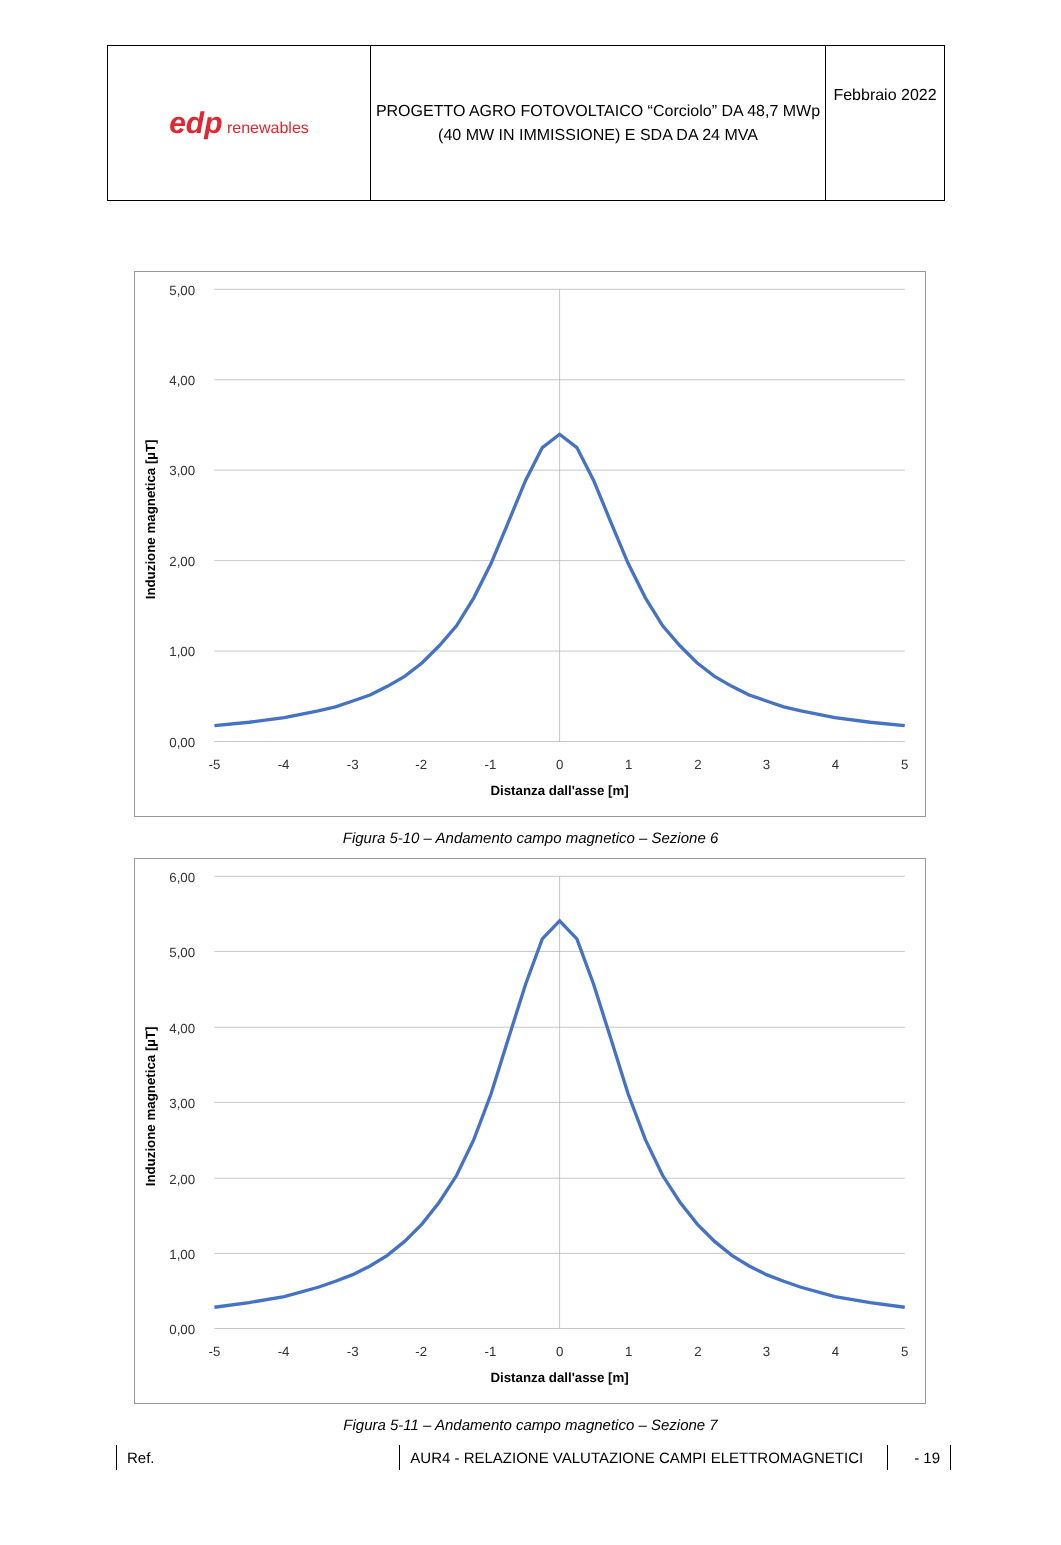| edp renewables | PROGETTO AGRO FOTOVOLTAICO “Corciolo” DA 48,7 MWp (40 MW IN IMMISSIONE) E SDA DA 24 MVA | Febbraio 2022 |
5,00
4,00
3,00
2,00
1,00
0,00
-5
-4
-3
-2
-1
0
1
2
3
4
5
Distanza dall'asse [m]
Induzione magnetica [µT]
Figura 5-10 – Andamento campo magnetico – Sezione 6
6,00
5,00
4,00
3,00
2,00
1,00
0,00
-5
-4
-3
-2
-1
0
1
2
3
4
5
Distanza dall'asse [m]
Induzione magnetica [µT]
Figura 5-11 – Andamento campo magnetico – Sezione 7
Ref. AUR4 - RELAZIONE VALUTAZIONE CAMPI ELETTROMAGNETICI - 19